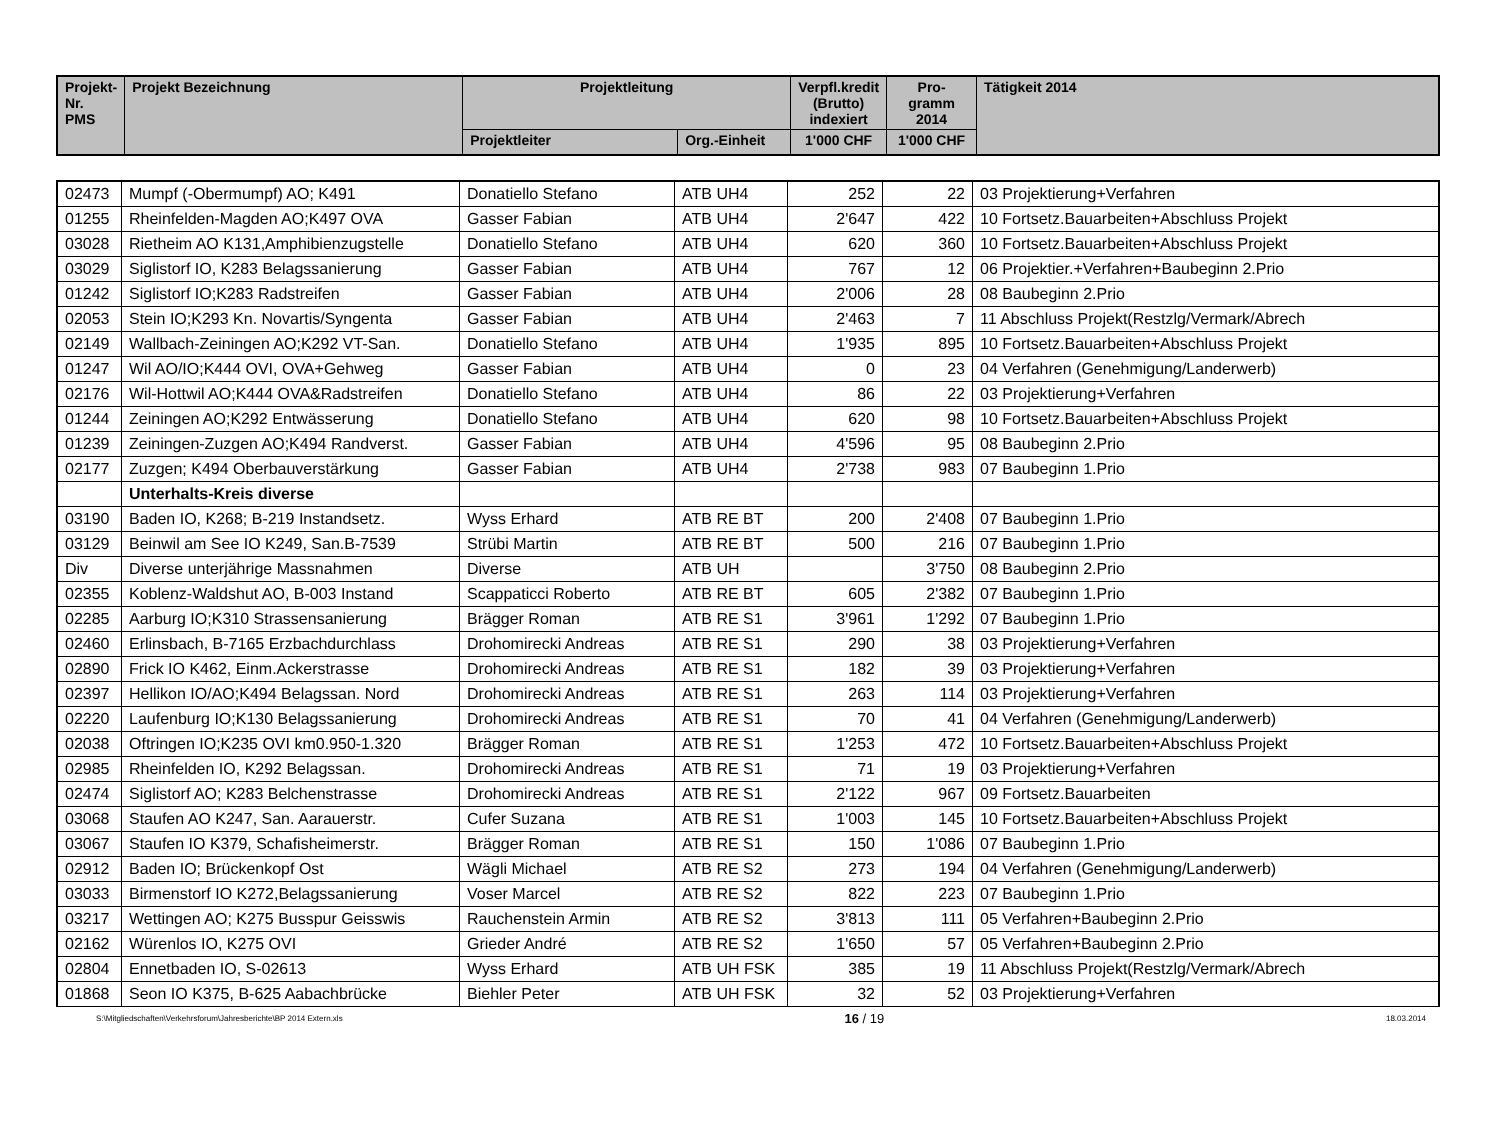| Projekt- Nr. PMS | Projekt Bezeichnung | Projektleitung | | Verpfl.kredit (Brutto) indexiert | Pro- gramm 2014 | Tätigkeit 2014 |
| --- | --- | --- | --- | --- | --- | --- |
| | | Projektleiter | Org.-Einheit | 1'000 CHF | 1'000 CHF | |
| 02473 | Mumpf (-Obermumpf) AO; K491 | Donatiello Stefano | ATB UH4 | 252 | 22 | 03 Projektierung+Verfahren |
| 01255 | Rheinfelden-Magden AO;K497 OVA | Gasser Fabian | ATB UH4 | 2'647 | 422 | 10 Fortsetz.Bauarbeiten+Abschluss Projekt |
| 03028 | Rietheim AO K131,Amphibienzugstelle | Donatiello Stefano | ATB UH4 | 620 | 360 | 10 Fortsetz.Bauarbeiten+Abschluss Projekt |
| 03029 | Siglistorf IO, K283 Belagssanierung | Gasser Fabian | ATB UH4 | 767 | 12 | 06 Projektier.+Verfahren+Baubeginn 2.Prio |
| 01242 | Siglistorf IO;K283 Radstreifen | Gasser Fabian | ATB UH4 | 2'006 | 28 | 08 Baubeginn 2.Prio |
| 02053 | Stein IO;K293 Kn. Novartis/Syngenta | Gasser Fabian | ATB UH4 | 2'463 | 7 | 11 Abschluss Projekt(Restzlg/Vermark/Abrech |
| 02149 | Wallbach-Zeiningen AO;K292 VT-San. | Donatiello Stefano | ATB UH4 | 1'935 | 895 | 10 Fortsetz.Bauarbeiten+Abschluss Projekt |
| 01247 | Wil AO/IO;K444 OVI, OVA+Gehweg | Gasser Fabian | ATB UH4 | 0 | 23 | 04 Verfahren (Genehmigung/Landerwerb) |
| 02176 | Wil-Hottwil AO;K444 OVA&Radstreifen | Donatiello Stefano | ATB UH4 | 86 | 22 | 03 Projektierung+Verfahren |
| 01244 | Zeiningen AO;K292 Entwässerung | Donatiello Stefano | ATB UH4 | 620 | 98 | 10 Fortsetz.Bauarbeiten+Abschluss Projekt |
| 01239 | Zeiningen-Zuzgen AO;K494 Randverst. | Gasser Fabian | ATB UH4 | 4'596 | 95 | 08 Baubeginn 2.Prio |
| 02177 | Zuzgen; K494 Oberbauverstärkung | Gasser Fabian | ATB UH4 | 2'738 | 983 | 07 Baubeginn 1.Prio |
| | Unterhalts-Kreis diverse | | | | | |
| 03190 | Baden IO, K268; B-219 Instandsetz. | Wyss Erhard | ATB RE BT | 200 | 2'408 | 07 Baubeginn 1.Prio |
| 03129 | Beinwil am See IO K249, San.B-7539 | Strübi Martin | ATB RE BT | 500 | 216 | 07 Baubeginn 1.Prio |
| Div | Diverse unterjährige Massnahmen | Diverse | ATB UH | | 3'750 | 08 Baubeginn 2.Prio |
| 02355 | Koblenz-Waldshut AO, B-003 Instand | Scappaticci Roberto | ATB RE BT | 605 | 2'382 | 07 Baubeginn 1.Prio |
| 02285 | Aarburg IO;K310 Strassensanierung | Brägger Roman | ATB RE S1 | 3'961 | 1'292 | 07 Baubeginn 1.Prio |
| 02460 | Erlinsbach, B-7165 Erzbachdurchlass | Drohomirecki Andreas | ATB RE S1 | 290 | 38 | 03 Projektierung+Verfahren |
| 02890 | Frick IO K462, Einm.Ackerstrasse | Drohomirecki Andreas | ATB RE S1 | 182 | 39 | 03 Projektierung+Verfahren |
| 02397 | Hellikon IO/AO;K494 Belagssan. Nord | Drohomirecki Andreas | ATB RE S1 | 263 | 114 | 03 Projektierung+Verfahren |
| 02220 | Laufenburg IO;K130 Belagssanierung | Drohomirecki Andreas | ATB RE S1 | 70 | 41 | 04 Verfahren (Genehmigung/Landerwerb) |
| 02038 | Oftringen IO;K235 OVI km0.950-1.320 | Brägger Roman | ATB RE S1 | 1'253 | 472 | 10 Fortsetz.Bauarbeiten+Abschluss Projekt |
| 02985 | Rheinfelden IO, K292 Belagssan. | Drohomirecki Andreas | ATB RE S1 | 71 | 19 | 03 Projektierung+Verfahren |
| 02474 | Siglistorf AO; K283 Belchenstrasse | Drohomirecki Andreas | ATB RE S1 | 2'122 | 967 | 09 Fortsetz.Bauarbeiten |
| 03068 | Staufen AO K247, San. Aarauerstr. | Cufer Suzana | ATB RE S1 | 1'003 | 145 | 10 Fortsetz.Bauarbeiten+Abschluss Projekt |
| 03067 | Staufen IO K379, Schafisheimerstr. | Brägger Roman | ATB RE S1 | 150 | 1'086 | 07 Baubeginn 1.Prio |
| 02912 | Baden IO; Brückenkopf Ost | Wägli Michael | ATB RE S2 | 273 | 194 | 04 Verfahren (Genehmigung/Landerwerb) |
| 03033 | Birmenstorf IO K272,Belagssanierung | Voser Marcel | ATB RE S2 | 822 | 223 | 07 Baubeginn 1.Prio |
| 03217 | Wettingen AO; K275 Busspur Geisswis | Rauchenstein Armin | ATB RE S2 | 3'813 | 111 | 05 Verfahren+Baubeginn 2.Prio |
| 02162 | Würenlos IO, K275 OVI | Grieder André | ATB RE S2 | 1'650 | 57 | 05 Verfahren+Baubeginn 2.Prio |
| 02804 | Ennetbaden IO, S-02613 | Wyss Erhard | ATB UH FSK | 385 | 19 | 11 Abschluss Projekt(Restzlg/Vermark/Abrech |
| 01868 | Seon IO K375, B-625 Aabachbrücke | Biehler Peter | ATB UH FSK | 32 | 52 | 03 Projektierung+Verfahren |
S:\Mitgliedschaften\Verkehrsforum\Jahresberichte\BP 2014 Extern.xls 16 / 19 18.03.2014